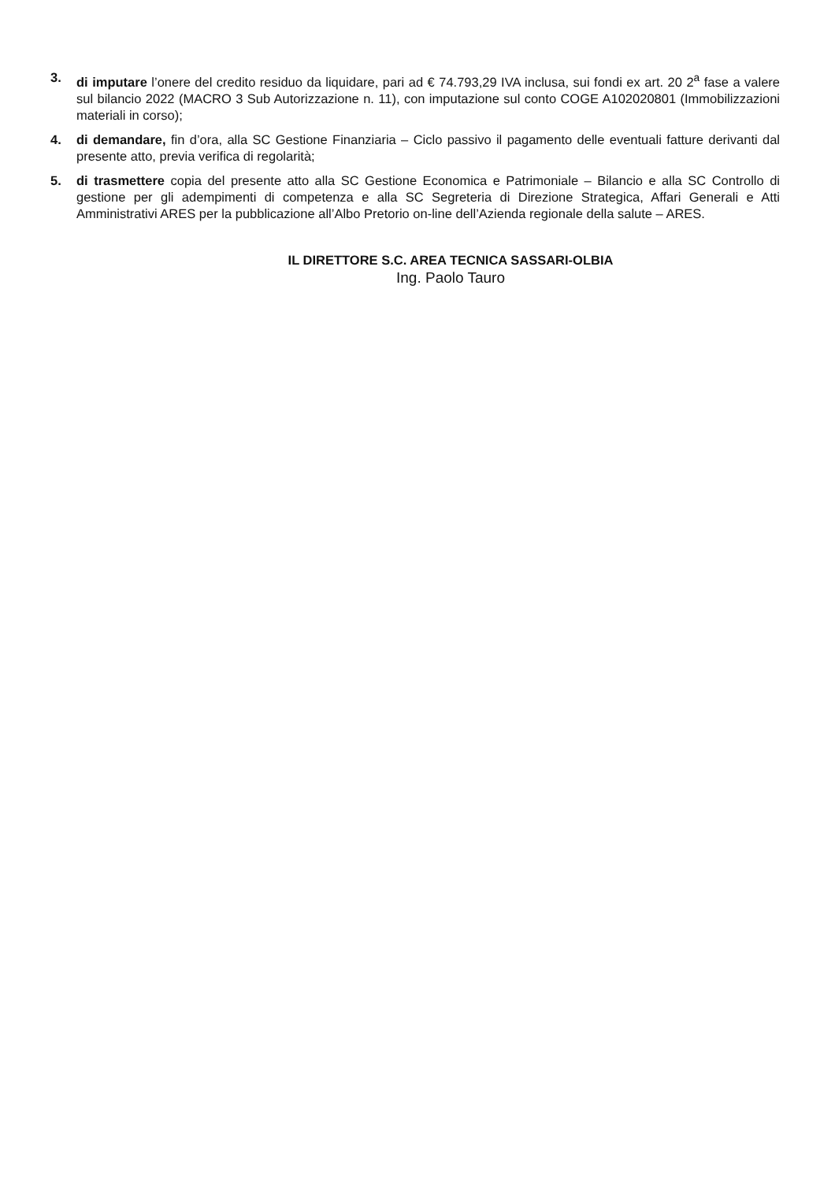3. di imputare l’onere del credito residuo da liquidare, pari ad € 74.793,29 IVA inclusa, sui fondi ex art. 20 2<sup>a</sup> fase a valere sul bilancio 2022 (MACRO 3 Sub Autorizzazione n. 11), con imputazione sul conto COGE A102020801 (Immobilizzazioni materiali in corso);
4. di demandare, fin d’ora, alla SC Gestione Finanziaria – Ciclo passivo il pagamento delle eventuali fatture derivanti dal presente atto, previa verifica di regolarità;
5. di trasmettere copia del presente atto alla SC Gestione Economica e Patrimoniale – Bilancio e alla SC Controllo di gestione per gli adempimenti di competenza e alla SC Segreteria di Direzione Strategica, Affari Generali e Atti Amministrativi ARES per la pubblicazione all’Albo Pretorio on-line dell’Azienda regionale della salute – ARES.
IL DIRETTORE S.C. AREA TECNICA SASSARI-OLBIA
Ing. Paolo Tauro